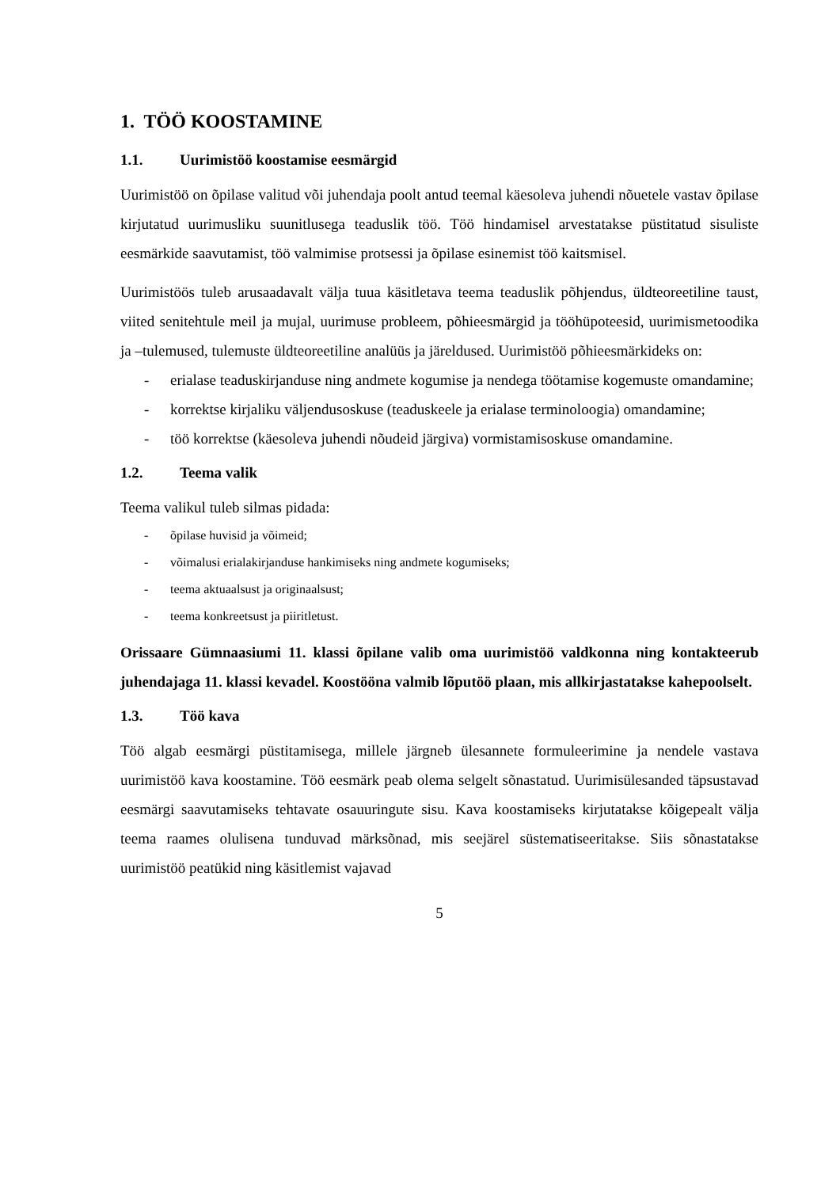1. TÖÖ KOOSTAMINE
1.1. Uurimistöö koostamise eesmärgid
Uurimistöö on õpilase valitud või juhendaja poolt antud teemal käesoleva juhendi nõuetele vastav õpilase kirjutatud uurimusliku suunitlusega teaduslik töö. Töö hindamisel arvestatakse püstitatud sisuliste eesmärkide saavutamist, töö valmimise protsessi ja õpilase esinemist töö kaitsmisel.
Uurimistöös tuleb arusaadavalt välja tuua käsitletava teema teaduslik põhjendus, üldteoreetiline taust, viited senitehtule meil ja mujal, uurimuse probleem, põhieesmärgid ja tööhüpoteesid, uurimismetoodika ja –tulemused, tulemuste üldteoreetiline analüüs ja järeldused. Uurimistöö põhieesmärkideks on:
- erialase teaduskirjanduse ning andmete kogumise ja nendega töötamise kogemuste omandamine;
- korrektse kirjaliku väljendusoskuse (teaduskeele ja erialase terminoloogia) omandamine;
- töö korrektse (käesoleva juhendi nõudeid järgiva) vormistamisoskuse omandamine.
1.2. Teema valik
Teema valikul tuleb silmas pidada:
- õpilase huvisid ja võimeid;
- võimalusi erialakirjanduse hankimiseks ning andmete kogumiseks;
- teema aktuaalsust ja originaalsust;
- teema konkreetsust ja piiritletust.
Orissaare Gümnaasiumi 11. klassi õpilane valib oma uurimistöö valdkonna ning kontakteerub juhendajaga 11. klassi kevadel. Koostööna valmib lõputöö plaan, mis allkirjastatakse kahepoolselt.
1.3. Töö kava
Töö algab eesmärgi püstitamisega, millele järgneb ülesannete formuleerimine ja nendele vastava uurimistöö kava koostamine. Töö eesmärk peab olema selgelt sõnastatud. Uurimisülesanded täpsustavad eesmärgi saavutamiseks tehtavate osauuringute sisu. Kava koostamiseks kirjutatakse kõigepealt välja teema raames olulisena tunduvad märksõnad, mis seejärel süstematiseeritakse. Siis sõnastatakse uurimistöö peatükid ning käsitlemist vajavad
5